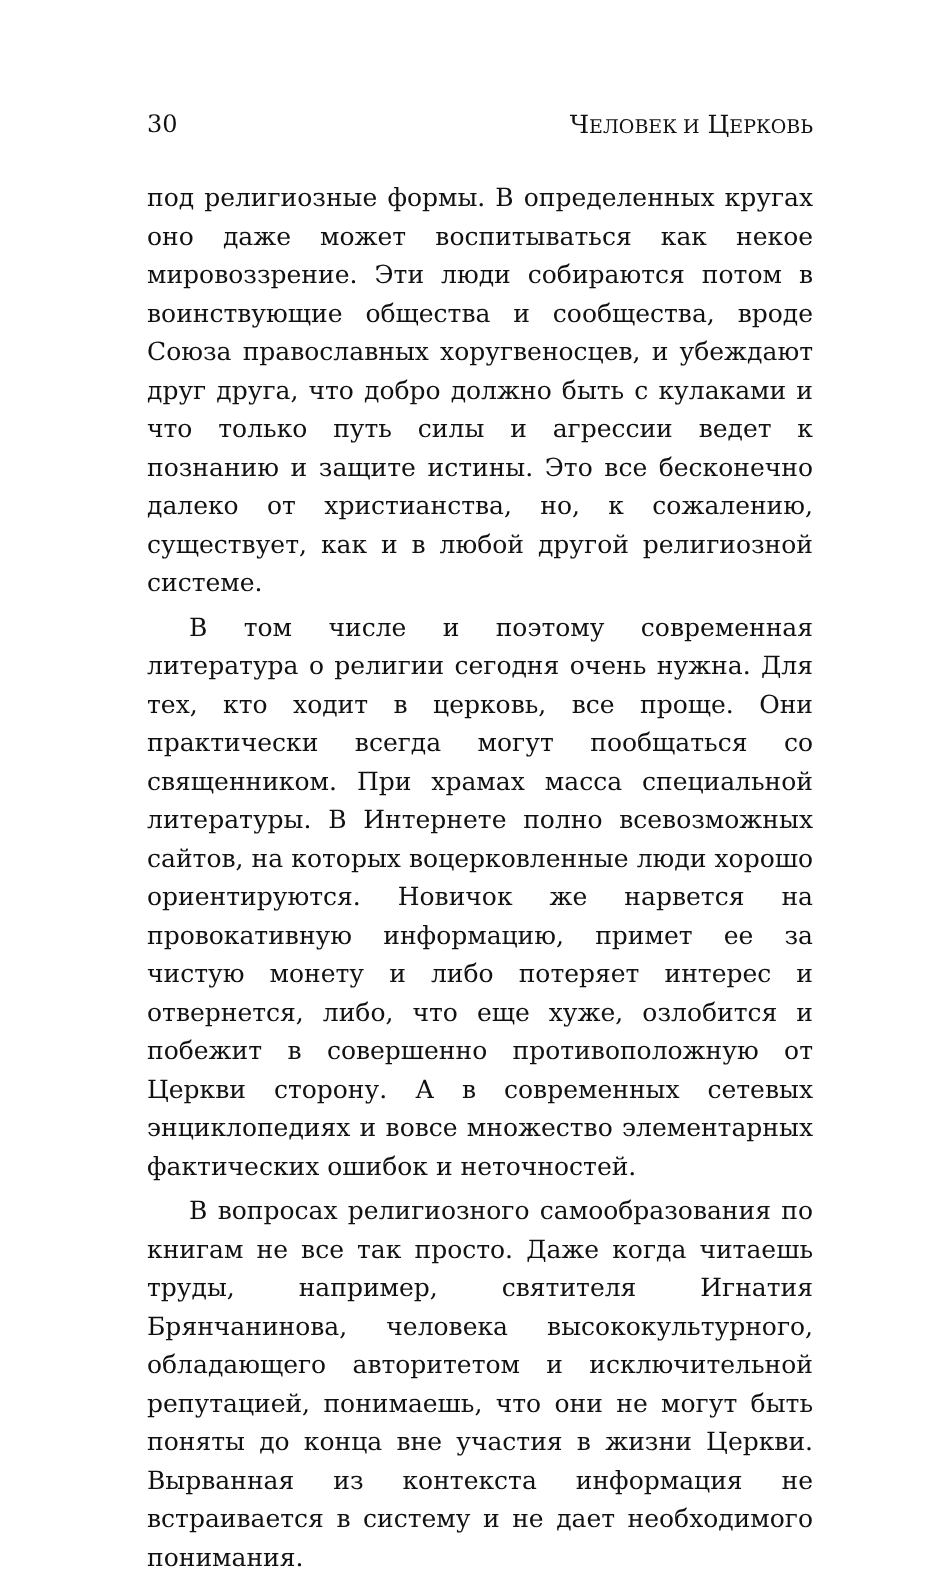30 ЧЕЛОВЕК И ЦЕРКОВЬ
под религиозные формы. В определенных кругах оно даже может воспитываться как некое мировоззрение. Эти люди собираются потом в воинствующие общества и сообщества, вроде Союза православных хоругвеносцев, и убеждают друг друга, что добро должно быть с кулаками и что только путь силы и агрессии ведет к познанию и защите истины. Это все бесконечно далеко от христианства, но, к сожалению, существует, как и в любой другой религиозной системе.
В том числе и поэтому современная литература о религии сегодня очень нужна. Для тех, кто ходит в церковь, все проще. Они практически всегда могут пообщаться со священником. При храмах масса специальной литературы. В Интернете полно всевозможных сайтов, на которых воцерковленные люди хорошо ориентируются. Новичок же нарвется на провокативную информацию, примет ее за чистую монету и либо потеряет интерес и отвернется, либо, что еще хуже, озлобится и побежит в совершенно противоположную от Церкви сторону. А в современных сетевых энциклопедиях и вовсе множество элементарных фактических ошибок и неточностей.
В вопросах религиозного самообразования по книгам не все так просто. Даже когда читаешь труды, например, святителя Игнатия Брянчанинова, человека высококультурного, обладающего авторитетом и исключительной репутацией, понимаешь, что они не могут быть поняты до конца вне участия в жизни Церкви. Вырванная из контекста информация не встраивается в систему и не дает необходимого понимания.